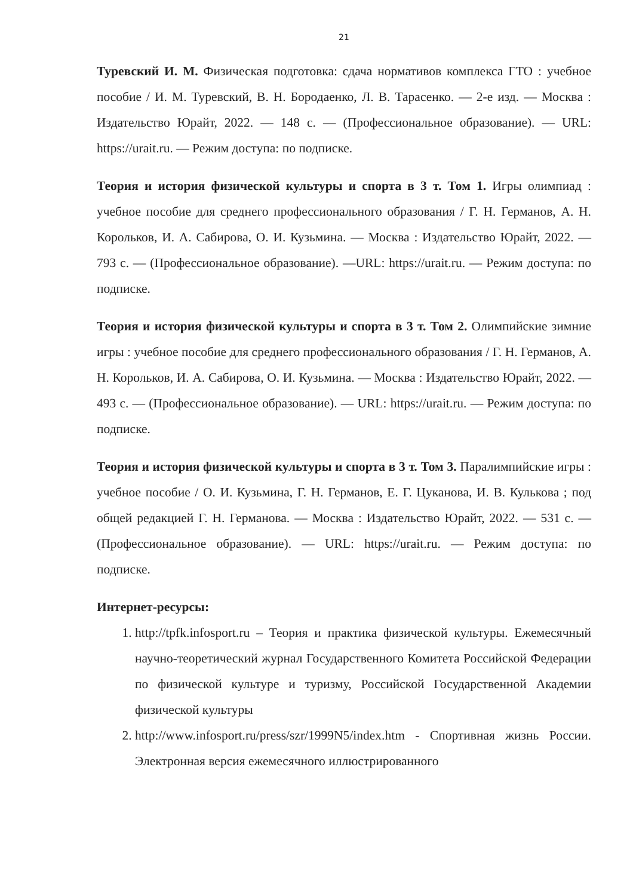21
Туревский И. М. Физическая подготовка: сдача нормативов комплекса ГТО : учебное пособие / И. М. Туревский, В. Н. Бородаенко, Л. В. Тарасенко. — 2-е изд. — Москва : Издательство Юрайт, 2022. — 148 с. — (Профессиональное образование). — URL: https://urait.ru. — Режим доступа: по подписке.
Теория и история физической культуры и спорта в 3 т. Том 1. Игры олимпиад : учебное пособие для среднего профессионального образования / Г. Н. Германов, А. Н. Корольков, И. А. Сабирова, О. И. Кузьмина. — Москва : Издательство Юрайт, 2022. — 793 с. — (Профессиональное образование). —URL: https://urait.ru. — Режим доступа: по подписке.
Теория и история физической культуры и спорта в 3 т. Том 2. Олимпийские зимние игры : учебное пособие для среднего профессионального образования / Г. Н. Германов, А. Н. Корольков, И. А. Сабирова, О. И. Кузьмина. — Москва : Издательство Юрайт, 2022. — 493 с. — (Профессиональное образование). — URL: https://urait.ru. — Режим доступа: по подписке.
Теория и история физической культуры и спорта в 3 т. Том 3. Паралимпийские игры : учебное пособие / О. И. Кузьмина, Г. Н. Германов, Е. Г. Цуканова, И. В. Кулькова ; под общей редакцией Г. Н. Германова. — Москва : Издательство Юрайт, 2022. — 531 с. — (Профессиональное образование). — URL: https://urait.ru. — Режим доступа: по подписке.
Интернет-ресурсы:
1. http://tpfk.infosport.ru – Теория и практика физической культуры. Ежемесячный научно-теоретический журнал Государственного Комитета Российской Федерации по физической культуре и туризму, Российской Государственной Академии физической культуры
2. http://www.infosport.ru/press/szr/1999N5/index.htm - Спортивная жизнь России. Электронная версия ежемесячного иллюстрированного